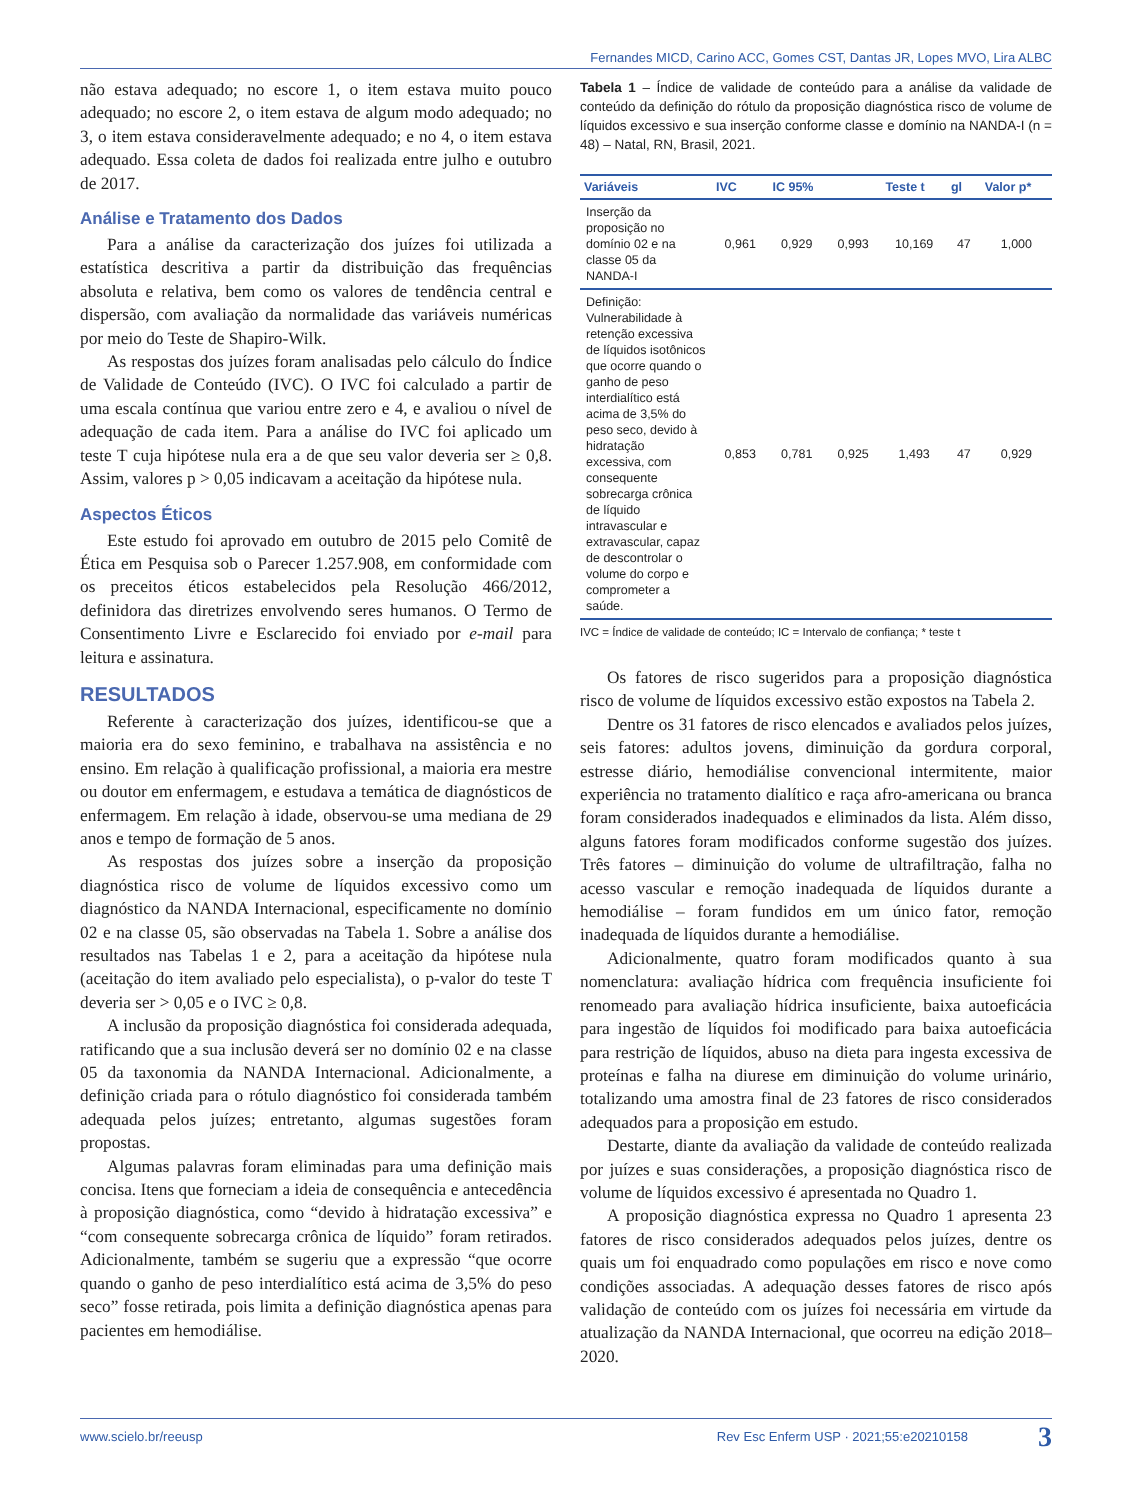Fernandes MICD, Carino ACC, Gomes CST, Dantas JR, Lopes MVO, Lira ALBC
não estava adequado; no escore 1, o item estava muito pouco adequado; no escore 2, o item estava de algum modo adequado; no 3, o item estava consideravelmente adequado; e no 4, o item estava adequado. Essa coleta de dados foi realizada entre julho e outubro de 2017.
Análise e Tratamento dos Dados
Para a análise da caracterização dos juízes foi utilizada a estatística descritiva a partir da distribuição das frequências absoluta e relativa, bem como os valores de tendência central e dispersão, com avaliação da normalidade das variáveis numéricas por meio do Teste de Shapiro-Wilk.
As respostas dos juízes foram analisadas pelo cálculo do Índice de Validade de Conteúdo (IVC). O IVC foi calculado a partir de uma escala contínua que variou entre zero e 4, e avaliou o nível de adequação de cada item. Para a análise do IVC foi aplicado um teste T cuja hipótese nula era a de que seu valor deveria ser ≥ 0,8. Assim, valores p > 0,05 indicavam a aceitação da hipótese nula.
Aspectos Éticos
Este estudo foi aprovado em outubro de 2015 pelo Comitê de Ética em Pesquisa sob o Parecer 1.257.908, em conformidade com os preceitos éticos estabelecidos pela Resolução 466/2012, definidora das diretrizes envolvendo seres humanos. O Termo de Consentimento Livre e Esclarecido foi enviado por e-mail para leitura e assinatura.
RESULTADOS
Referente à caracterização dos juízes, identificou-se que a maioria era do sexo feminino, e trabalhava na assistência e no ensino. Em relação à qualificação profissional, a maioria era mestre ou doutor em enfermagem, e estudava a temática de diagnósticos de enfermagem. Em relação à idade, observou-se uma mediana de 29 anos e tempo de formação de 5 anos.
As respostas dos juízes sobre a inserção da proposição diagnóstica risco de volume de líquidos excessivo como um diagnóstico da NANDA Internacional, especificamente no domínio 02 e na classe 05, são observadas na Tabela 1. Sobre a análise dos resultados nas Tabelas 1 e 2, para a aceitação da hipótese nula (aceitação do item avaliado pelo especialista), o p-valor do teste T deveria ser > 0,05 e o IVC ≥ 0,8.
A inclusão da proposição diagnóstica foi considerada adequada, ratificando que a sua inclusão deverá ser no domínio 02 e na classe 05 da taxonomia da NANDA Internacional. Adicionalmente, a definição criada para o rótulo diagnóstico foi considerada também adequada pelos juízes; entretanto, algumas sugestões foram propostas.
Algumas palavras foram eliminadas para uma definição mais concisa. Itens que forneciam a ideia de consequência e antecedência à proposição diagnóstica, como “devido à hidratação excessiva” e “com consequente sobrecarga crônica de líquido” foram retirados. Adicionalmente, também se sugeriu que a expressão “que ocorre quando o ganho de peso interdialítico está acima de 3,5% do peso seco” fosse retirada, pois limita a definição diagnóstica apenas para pacientes em hemodiálise.
Tabela 1 – Índice de validade de conteúdo para a análise da validade de conteúdo da definição do rótulo da proposição diagnóstica risco de volume de líquidos excessivo e sua inserção conforme classe e domínio na NANDA-I (n = 48) – Natal, RN, Brasil, 2021.
| Variáveis | IVC | IC 95% | | Teste t | gl | Valor p* |
| --- | --- | --- | --- | --- | --- | --- |
| Inserção da proposição no domínio 02 e na classe 05 da NANDA-I | 0,961 | 0,929 | 0,993 | 10,169 | 47 | 1,000 |
| Definição: Vulnerabilidade à retenção excessiva de líquidos isotônicos que ocorre quando o ganho de peso interdialítico está acima de 3,5% do peso seco, devido à hidratação excessiva, com consequente sobrecarga crônica de líquido intravascular e extravascular, capaz de descontrolar o volume do corpo e comprometer a saúde. | 0,853 | 0,781 | 0,925 | 1,493 | 47 | 0,929 |
IVC = Índice de validade de conteúdo; IC = Intervalo de confiança; * teste t
Os fatores de risco sugeridos para a proposição diagnóstica risco de volume de líquidos excessivo estão expostos na Tabela 2.
Dentre os 31 fatores de risco elencados e avaliados pelos juízes, seis fatores: adultos jovens, diminuição da gordura corporal, estresse diário, hemodiálise convencional intermitente, maior experiência no tratamento dialítico e raça afro-americana ou branca foram considerados inadequados e eliminados da lista. Além disso, alguns fatores foram modificados conforme sugestão dos juízes. Três fatores – diminuição do volume de ultrafiltração, falha no acesso vascular e remoção inadequada de líquidos durante a hemodiálise – foram fundidos em um único fator, remoção inadequada de líquidos durante a hemodiálise.
Adicionalmente, quatro foram modificados quanto à sua nomenclatura: avaliação hídrica com frequência insuficiente foi renomeado para avaliação hídrica insuficiente, baixa autoeficácia para ingestão de líquidos foi modificado para baixa autoeficácia para restrição de líquidos, abuso na dieta para ingesta excessiva de proteínas e falha na diurese em diminuição do volume urinário, totalizando uma amostra final de 23 fatores de risco considerados adequados para a proposição em estudo.
Destarte, diante da avaliação da validade de conteúdo realizada por juízes e suas considerações, a proposição diagnóstica risco de volume de líquidos excessivo é apresentada no Quadro 1.
A proposição diagnóstica expressa no Quadro 1 apresenta 23 fatores de risco considerados adequados pelos juízes, dentre os quais um foi enquadrado como populações em risco e nove como condições associadas. A adequação desses fatores de risco após validação de conteúdo com os juízes foi necessária em virtude da atualização da NANDA Internacional, que ocorreu na edição 2018–2020.
www.scielo.br/reeusp Rev Esc Enferm USP · 2021;55:e20210158 3